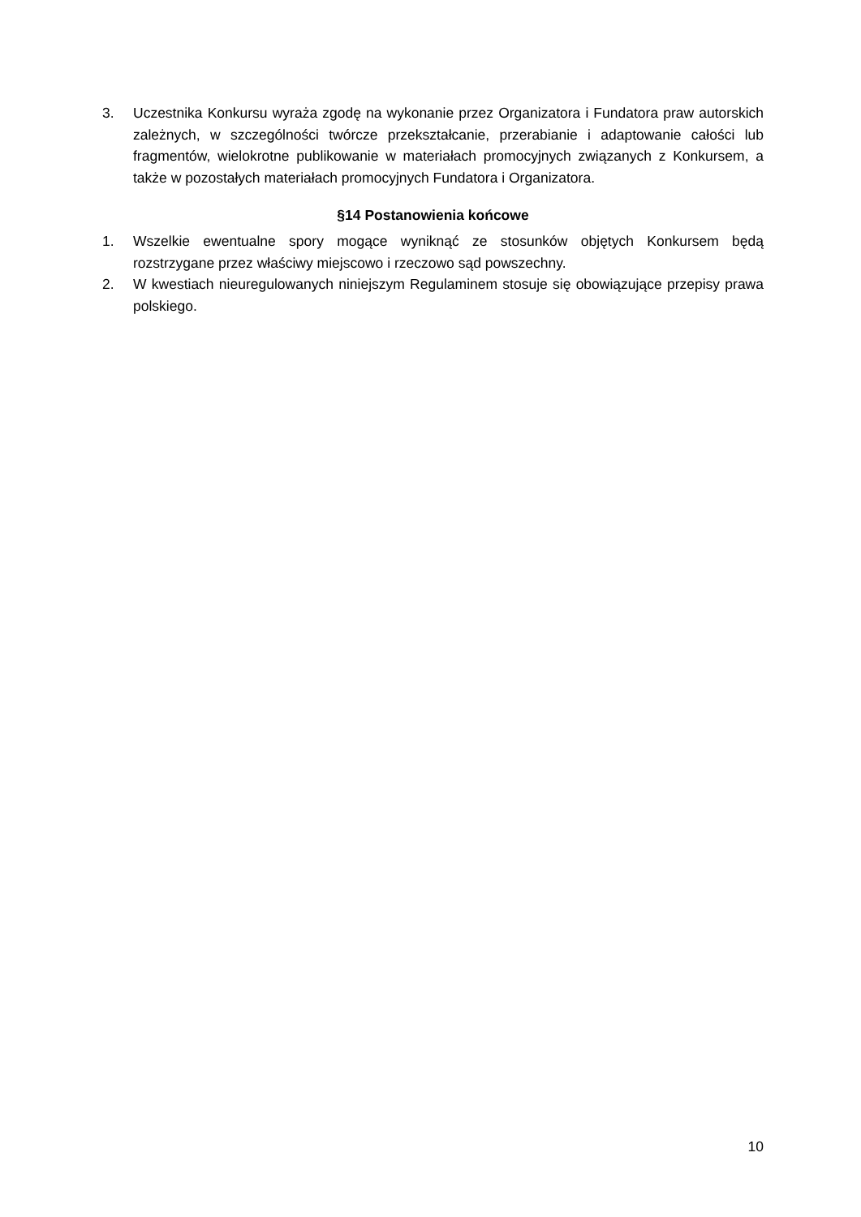3. Uczestnika Konkursu wyraża zgodę na wykonanie przez Organizatora i Fundatora praw autorskich zależnych, w szczególności twórcze przekształcanie, przerabianie i adaptowanie całości lub fragmentów, wielokrotne publikowanie w materiałach promocyjnych związanych z Konkursem, a także w pozostałych materiałach promocyjnych Fundatora i Organizatora.
§14 Postanowienia końcowe
1. Wszelkie ewentualne spory mogące wyniknąć ze stosunków objętych Konkursem będą rozstrzygane przez właściwy miejscowo i rzeczowo sąd powszechny.
2. W kwestiach nieuregulowanych niniejszym Regulaminem stosuje się obowiązujące przepisy prawa polskiego.
10